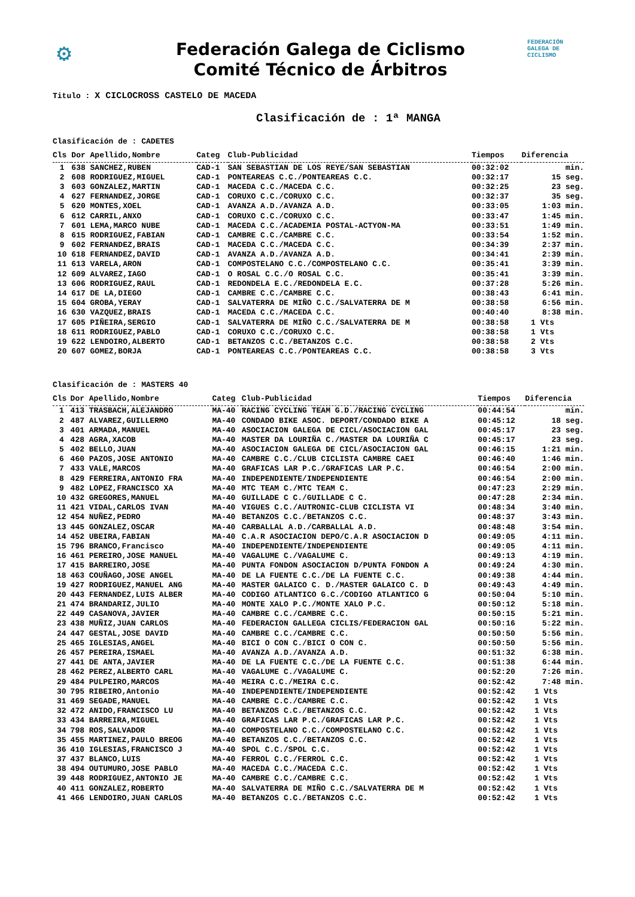⚙
Federación Galega de Ciclismo
Comité Técnico de Árbitros
FEDERACIÓN GALEGA DE CICLISMO
Titulo : X CICLOCROSS CASTELO DE MACEDA
Clasificación de : 1ª MANGA
Clasificación de : CADETES
| Cls | Dor Apellido,Nombre | Categ | Club-Publicidad | Tiempos | Diferencia |
| --- | --- | --- | --- | --- | --- |
| 1 | 638 SANCHEZ,RUBEN | CAD-1 | SAN SEBASTIAN DE LOS REYE/SAN SEBASTIAN | 00:32:02 | min. |
| 2 | 608 RODRIGUEZ,MIGUEL | CAD-1 | PONTEAREAS C.C./PONTEAREAS C.C. | 00:32:17 | 15 seg. |
| 3 | 603 GONZALEZ,MARTIN | CAD-1 | MACEDA C.C./MACEDA C.C. | 00:32:25 | 23 seg. |
| 4 | 627 FERNANDEZ,JORGE | CAD-1 | CORUXO C.C./CORUXO C.C. | 00:32:37 | 35 seg. |
| 5 | 620 MONTES,XOEL | CAD-1 | AVANZA A.D./AVANZA A.D. | 00:33:05 | 1:03 min. |
| 6 | 612 CARRIL,ANXO | CAD-1 | CORUXO C.C./CORUXO C.C. | 00:33:47 | 1:45 min. |
| 7 | 601 LEMA,MARCO NUBE | CAD-1 | MACEDA C.C./ACADEMIA POSTAL-ACTYON-MA | 00:33:51 | 1:49 min. |
| 8 | 615 RODRIGUEZ,FABIAN | CAD-1 | CAMBRE C.C./CAMBRE C.C. | 00:33:54 | 1:52 min. |
| 9 | 602 FERNANDEZ,BRAIS | CAD-1 | MACEDA C.C./MACEDA C.C. | 00:34:39 | 2:37 min. |
| 10 | 618 FERNANDEZ,DAVID | CAD-1 | AVANZA A.D./AVANZA A.D. | 00:34:41 | 2:39 min. |
| 11 | 613 VARELA,ARON | CAD-1 | COMPOSTELANO C.C./COMPOSTELANO C.C. | 00:35:41 | 3:39 min. |
| 12 | 609 ALVAREZ,IAGO | CAD-1 | O ROSAL C.C./O ROSAL C.C. | 00:35:41 | 3:39 min. |
| 13 | 606 RODRIGUEZ,RAUL | CAD-1 | REDONDELA E.C./REDONDELA E.C. | 00:37:28 | 5:26 min. |
| 14 | 617 DE LA,DIEGO | CAD-1 | CAMBRE C.C./CAMBRE C.C. | 00:38:43 | 6:41 min. |
| 15 | 604 GROBA,YERAY | CAD-1 | SALVATERRA DE MIÑO C.C./SALVATERRA DE M | 00:38:58 | 6:56 min. |
| 16 | 630 VAZQUEZ,BRAIS | CAD-1 | MACEDA C.C./MACEDA C.C. | 00:40:40 | 8:38 min. |
| 17 | 605 PIÑEIRA,SERGIO | CAD-1 | SALVATERRA DE MIÑO C.C./SALVATERRA DE M | 00:38:58 | 1 Vts |
| 18 | 611 RODRIGUEZ,PABLO | CAD-1 | CORUXO C.C./CORUXO C.C. | 00:38:58 | 1 Vts |
| 19 | 622 LENDOIRO,ALBERTO | CAD-1 | BETANZOS C.C./BETANZOS C.C. | 00:38:58 | 2 Vts |
| 20 | 607 GOMEZ,BORJA | CAD-1 | PONTEAREAS C.C./PONTEAREAS C.C. | 00:38:58 | 3 Vts |
Clasificación de : MASTERS 40
| Cls | Dor Apellido,Nombre | Categ | Club-Publicidad | Tiempos | Diferencia |
| --- | --- | --- | --- | --- | --- |
| 1 | 413 TRASBACH,ALEJANDRO | MA-40 | RACING CYCLING TEAM G.D./RACING CYCLING | 00:44:54 | min. |
| 2 | 487 ALVAREZ,GUILLERMO | MA-40 | CONDADO BIKE ASOC. DEPORT/CONDADO BIKE A | 00:45:12 | 18 seg. |
| 3 | 401 ARMADA,MANUEL | MA-40 | ASOCIACION GALEGA DE CICL/ASOCIACION GAL | 00:45:17 | 23 seg. |
| 4 | 428 AGRA,XACOB | MA-40 | MASTER DA LOURIÑA C./MASTER DA LOURIÑA C | 00:45:17 | 23 seg. |
| 5 | 402 BELLO,JUAN | MA-40 | ASOCIACION GALEGA DE CICL/ASOCIACION GAL | 00:46:15 | 1:21 min. |
| 6 | 460 PAZOS,JOSE ANTONIO | MA-40 | CAMBRE C.C./CLUB CICLISTA CAMBRE CAEI | 00:46:40 | 1:46 min. |
| 7 | 433 VALE,MARCOS | MA-40 | GRAFICAS LAR P.C./GRAFICAS LAR P.C. | 00:46:54 | 2:00 min. |
| 8 | 429 FERREIRA,ANTONIO FRA | MA-40 | INDEPENDIENTE/INDEPENDIENTE | 00:46:54 | 2:00 min. |
| 9 | 482 LOPEZ,FRANCISCO XA | MA-40 | MTC TEAM C./MTC TEAM C. | 00:47:23 | 2:29 min. |
| 10 | 432 GREGORES,MANUEL | MA-40 | GUILLADE C C./GUILLADE C C. | 00:47:28 | 2:34 min. |
| 11 | 421 VIDAL,CARLOS IVAN | MA-40 | VIGUES C.C./AUTRONIC-CLUB CICLISTA VI | 00:48:34 | 3:40 min. |
| 12 | 454 NUÑEZ,PEDRO | MA-40 | BETANZOS C.C./BETANZOS C.C. | 00:48:37 | 3:43 min. |
| 13 | 445 GONZALEZ,OSCAR | MA-40 | CARBALLAL A.D./CARBALLAL A.D. | 00:48:48 | 3:54 min. |
| 14 | 452 UBEIRA,FABIAN | MA-40 | C.A.R ASOCIACION DEPO/C.A.R ASOCIACION D | 00:49:05 | 4:11 min. |
| 15 | 796 BRANCO,Francisco | MA-40 | INDEPENDIENTE/INDEPENDIENTE | 00:49:05 | 4:11 min. |
| 16 | 461 PEREIRO,JOSE MANUEL | MA-40 | VAGALUME C./VAGALUME C. | 00:49:13 | 4:19 min. |
| 17 | 415 BARREIRO,JOSE | MA-40 | PUNTA FONDON ASOCIACION D/PUNTA FONDON A | 00:49:24 | 4:30 min. |
| 18 | 463 COUÑAGO,JOSE ANGEL | MA-40 | DE LA FUENTE C.C./DE LA FUENTE C.C. | 00:49:38 | 4:44 min. |
| 19 | 427 RODRIGUEZ,MANUEL ANG | MA-40 | MASTER GALAICO C. D./MASTER GALAICO C. D | 00:49:43 | 4:49 min. |
| 20 | 443 FERNANDEZ,LUIS ALBER | MA-40 | CODIGO ATLANTICO G.C./CODIGO ATLANTICO G | 00:50:04 | 5:10 min. |
| 21 | 474 BRANDARIZ,JULIO | MA-40 | MONTE XALO P.C./MONTE XALO P.C. | 00:50:12 | 5:18 min. |
| 22 | 449 CASANOVA,JAVIER | MA-40 | CAMBRE C.C./CAMBRE C.C. | 00:50:15 | 5:21 min. |
| 23 | 438 MUÑIZ,JUAN CARLOS | MA-40 | FEDERACION GALLEGA CICLIS/FEDERACION GAL | 00:50:16 | 5:22 min. |
| 24 | 447 GESTAL,JOSE DAVID | MA-40 | CAMBRE C.C./CAMBRE C.C. | 00:50:50 | 5:56 min. |
| 25 | 465 IGLESIAS,ANGEL | MA-40 | BICI O CON C./BICI O CON C. | 00:50:50 | 5:56 min. |
| 26 | 457 PEREIRA,ISMAEL | MA-40 | AVANZA A.D./AVANZA A.D. | 00:51:32 | 6:38 min. |
| 27 | 441 DE ANTA,JAVIER | MA-40 | DE LA FUENTE C.C./DE LA FUENTE C.C. | 00:51:38 | 6:44 min. |
| 28 | 462 PEREZ,ALBERTO CARL | MA-40 | VAGALUME C./VAGALUME C. | 00:52:20 | 7:26 min. |
| 29 | 484 PULPEIRO,MARCOS | MA-40 | MEIRA C.C./MEIRA C.C. | 00:52:42 | 7:48 min. |
| 30 | 795 RIBEIRO,Antonio | MA-40 | INDEPENDIENTE/INDEPENDIENTE | 00:52:42 | 1 Vts |
| 31 | 469 SEGADE,MANUEL | MA-40 | CAMBRE C.C./CAMBRE C.C. | 00:52:42 | 1 Vts |
| 32 | 472 ANIDO,FRANCISCO LU | MA-40 | BETANZOS C.C./BETANZOS C.C. | 00:52:42 | 1 Vts |
| 33 | 434 BARREIRA,MIGUEL | MA-40 | GRAFICAS LAR P.C./GRAFICAS LAR P.C. | 00:52:42 | 1 Vts |
| 34 | 798 ROS,SALVADOR | MA-40 | COMPOSTELANO C.C./COMPOSTELANO C.C. | 00:52:42 | 1 Vts |
| 35 | 455 MARTINEZ,PAULO BREOG | MA-40 | BETANZOS C.C./BETANZOS C.C. | 00:52:42 | 1 Vts |
| 36 | 410 IGLESIAS,FRANCISCO J | MA-40 | SPOL C.C./SPOL C.C. | 00:52:42 | 1 Vts |
| 37 | 437 BLANCO,LUIS | MA-40 | FERROL C.C./FERROL C.C. | 00:52:42 | 1 Vts |
| 38 | 494 OUTUMURO,JOSE PABLO | MA-40 | MACEDA C.C./MACEDA C.C. | 00:52:42 | 1 Vts |
| 39 | 448 RODRIGUEZ,ANTONIO JE | MA-40 | CAMBRE C.C./CAMBRE C.C. | 00:52:42 | 1 Vts |
| 40 | 411 GONZALEZ,ROBERTO | MA-40 | SALVATERRA DE MIÑO C.C./SALVATERRA DE M | 00:52:42 | 1 Vts |
| 41 | 466 LENDOIRO,JUAN CARLOS | MA-40 | BETANZOS C.C./BETANZOS C.C. | 00:52:42 | 1 Vts |